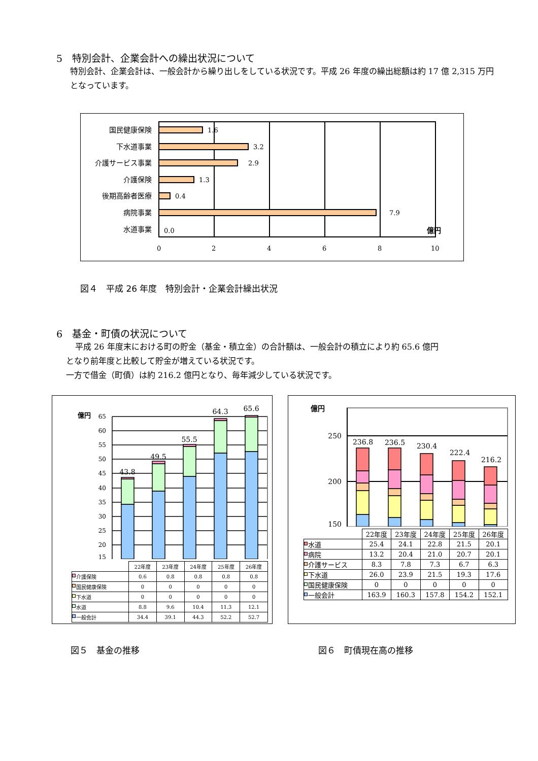5　特別会計、企業会計への繰出状況について
特別会計、企業会計は、一般会計から繰り出しをしている状況です。平成 26 年度の繰出総額は約 17 億 2,315 万円となっています。
国民健康保険
下水道事業
介護サービス事業
介護保険
後期高齢者医療
病院事業
水道事業
1.6
3.2
2.9
1.3
0.4
7.9
0.0
0
2
4
6
8
10
億円
図４　平成 26 年度　特別会計・企業会計繰出状況
6　基金・町債の状況について
平成 26 年度末における町の貯金（基金・積立金）の合計額は、一般会計の積立により約 65.6 億円
となり前年度と比較して貯金が増えている状況です。
一方で借金（町債）は約 216.2 億円となり、毎年減少している状況です。
億円
65
60
55
50
45
40
35
30
25
20
15
43.8
49.5
55.5
64.3
65.6
| | 22年度 | 23年度 | 24年度 | 25年度 | 26年度 |
| 介護保険 | 0.6 | 0.8 | 0.8 | 0.8 | 0.8 |
| 国民健康保険 | 0 | 0 | 0 | 0 | 0 |
| 下水道 | 0 | 0 | 0 | 0 | 0 |
| 水道 | 8.8 | 9.6 | 10.4 | 11.3 | 12.1 |
| 一般会計 | 34.4 | 39.1 | 44.3 | 52.2 | 52.7 |
億円
250
200
150
236.8
236.5
230.4
222.4
216.2
| | 22年度 | 23年度 | 24年度 | 25年度 | 26年度 |
| 水道 | 25.4 | 24.1 | 22.8 | 21.5 | 20.1 |
| 病院 | 13.2 | 20.4 | 21.0 | 20.7 | 20.1 |
| 介護サービス | 8.3 | 7.8 | 7.3 | 6.7 | 6.3 |
| 下水道 | 26.0 | 23.9 | 21.5 | 19.3 | 17.6 |
| 国民健康保険 | 0 | 0 | 0 | 0 | 0 |
| 一般会計 | 163.9 | 160.3 | 157.8 | 154.2 | 152.1 |
図５　基金の推移 図６　町債現在高の推移